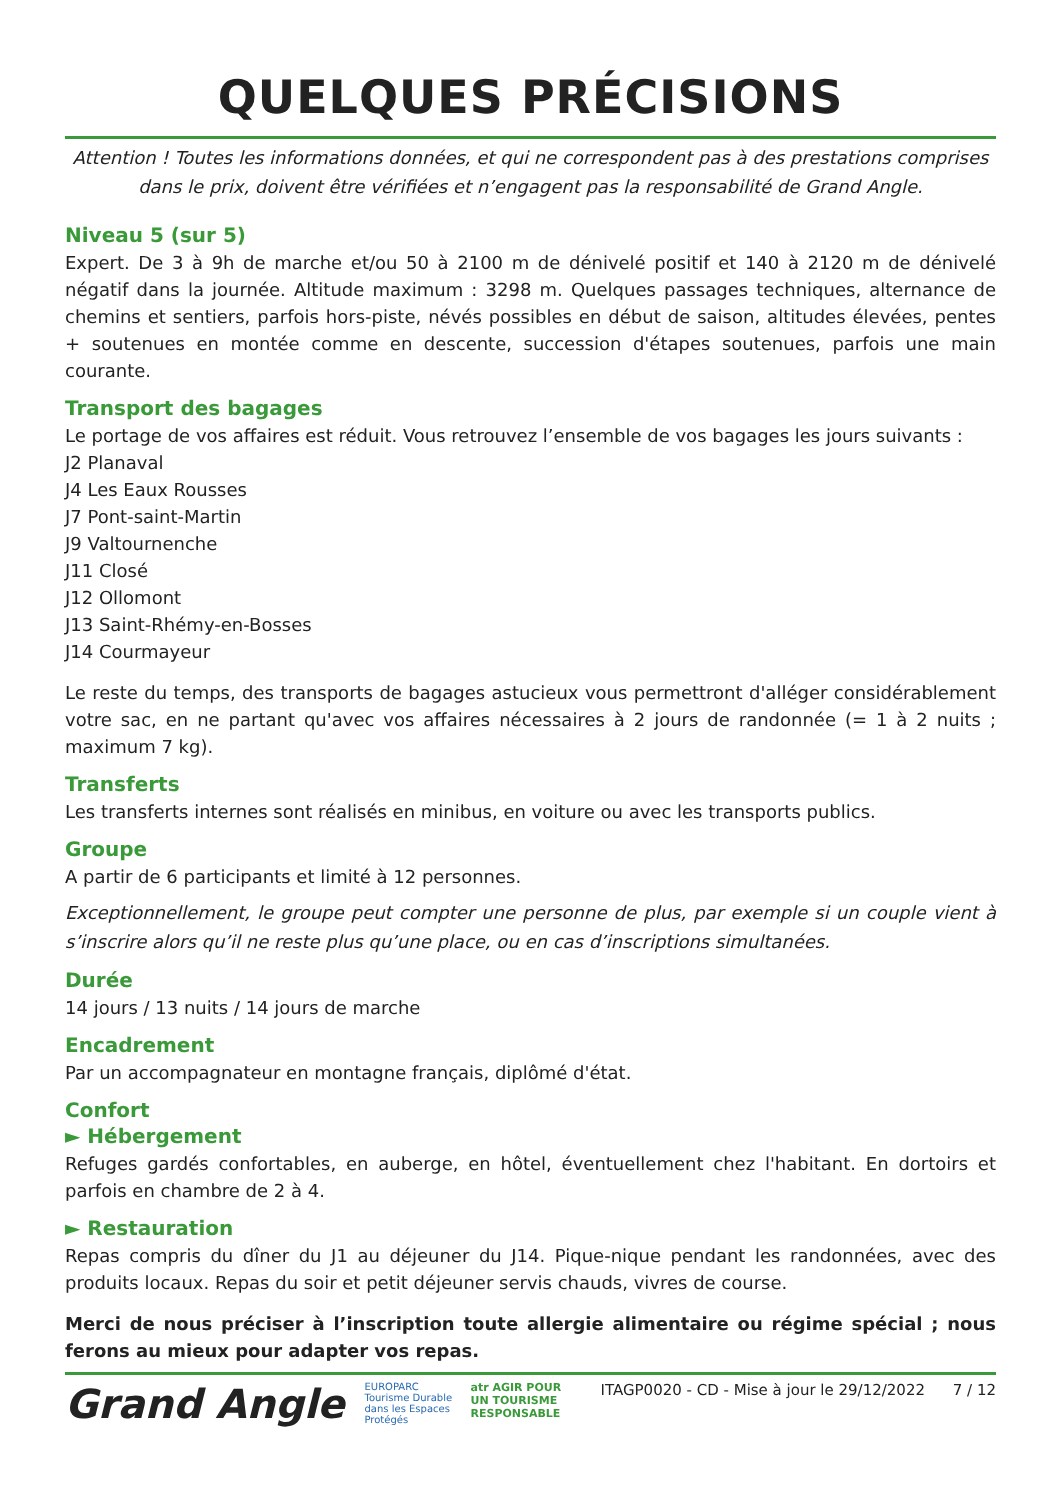QUELQUES PRÉCISIONS
Attention ! Toutes les informations données, et qui ne correspondent pas à des prestations comprises dans le prix, doivent être vérifiées et n’engagent pas la responsabilité de Grand Angle.
Niveau 5 (sur 5)
Expert. De 3 à 9h de marche et/ou 50 à 2100 m de dénivelé positif et 140 à 2120 m de dénivelé négatif dans la journée. Altitude maximum : 3298 m. Quelques passages techniques, alternance de chemins et sentiers, parfois hors-piste, névés possibles en début de saison, altitudes élevées, pentes + soutenues en montée comme en descente, succession d'étapes soutenues, parfois une main courante.
Transport des bagages
Le portage de vos affaires est réduit. Vous retrouvez l’ensemble de vos bagages les jours suivants :
J2 Planaval
J4 Les Eaux Rousses
J7 Pont-saint-Martin
J9 Valtournenche
J11 Closé
J12 Ollomont
J13 Saint-Rhémy-en-Bosses
J14 Courmayeur
Le reste du temps, des transports de bagages astucieux vous permettront d'alléger considérablement votre sac, en ne partant qu'avec vos affaires nécessaires à 2 jours de randonnée (= 1 à 2 nuits ; maximum 7 kg).
Transferts
Les transferts internes sont réalisés en minibus, en voiture ou avec les transports publics.
Groupe
A partir de 6 participants et limité à 12 personnes.
Exceptionnellement, le groupe peut compter une personne de plus, par exemple si un couple vient à s’inscrire alors qu’il ne reste plus qu’une place, ou en cas d’inscriptions simultanées.
Durée
14 jours / 13 nuits / 14 jours de marche
Encadrement
Par un accompagnateur en montagne français, diplômé d'état.
Confort
► Hébergement
Refuges gardés confortables, en auberge, en hôtel, éventuellement chez l'habitant. En dortoirs et parfois en chambre de 2 à 4.
► Restauration
Repas compris du dîner du J1 au déjeuner du J14. Pique-nique pendant les randonnées, avec des produits locaux. Repas du soir et petit déjeuner servis chauds, vivres de course.
Merci de nous préciser à l’inscription toute allergie alimentaire ou régime spécial ; nous ferons au mieux pour adapter vos repas.
Grand Angle
EUROPARC Tourisme Durable dans les Espaces Protégés
atr AGIR POUR UN TOURISME RESPONSABLE
ITAGP0020 - CD - Mise à jour le 29/12/2022
7 / 12